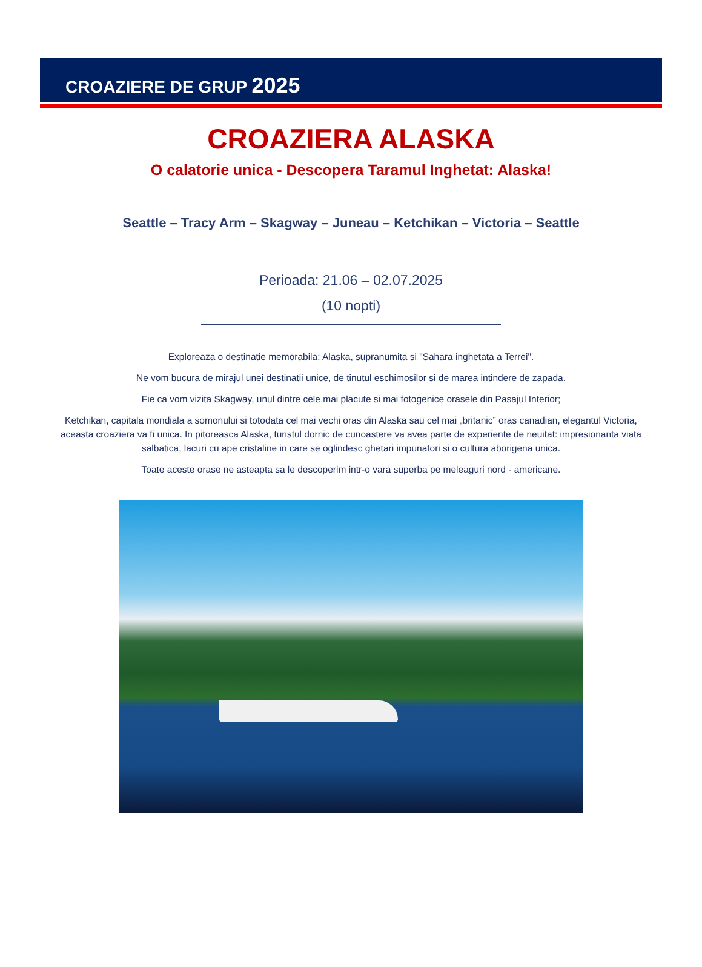CROAZIERE DE GRUP 2025
CROAZIERA ALASKA
O calatorie unica - Descopera Taramul Inghetat: Alaska!
Seattle – Tracy Arm – Skagway – Juneau – Ketchikan – Victoria – Seattle
Perioada: 21.06 – 02.07.2025
(10 nopti)
Exploreaza o destinatie memorabila: Alaska, supranumita si "Sahara inghetata a Terrei".
Ne vom bucura de mirajul unei destinatii unice, de tinutul eschimosilor si de marea intindere de zapada.
Fie ca vom vizita Skagway, unul dintre cele mai placute si mai fotogenice orasele din Pasajul Interior;
Ketchikan, capitala mondiala a somonului si totodata cel mai vechi oras din Alaska sau cel mai „britanic” oras canadian, elegantul Victoria, aceasta croaziera va fi unica. In pitoreasca Alaska, turistul dornic de cunoastere va avea parte de experiente de neuitat: impresionanta viata salbatica, lacuri cu ape cristaline in care se oglindesc ghetari impunatori si o cultura aborigena unica.
Toate aceste orase ne asteapta sa le descoperim intr-o vara superba pe meleaguri nord - americane.